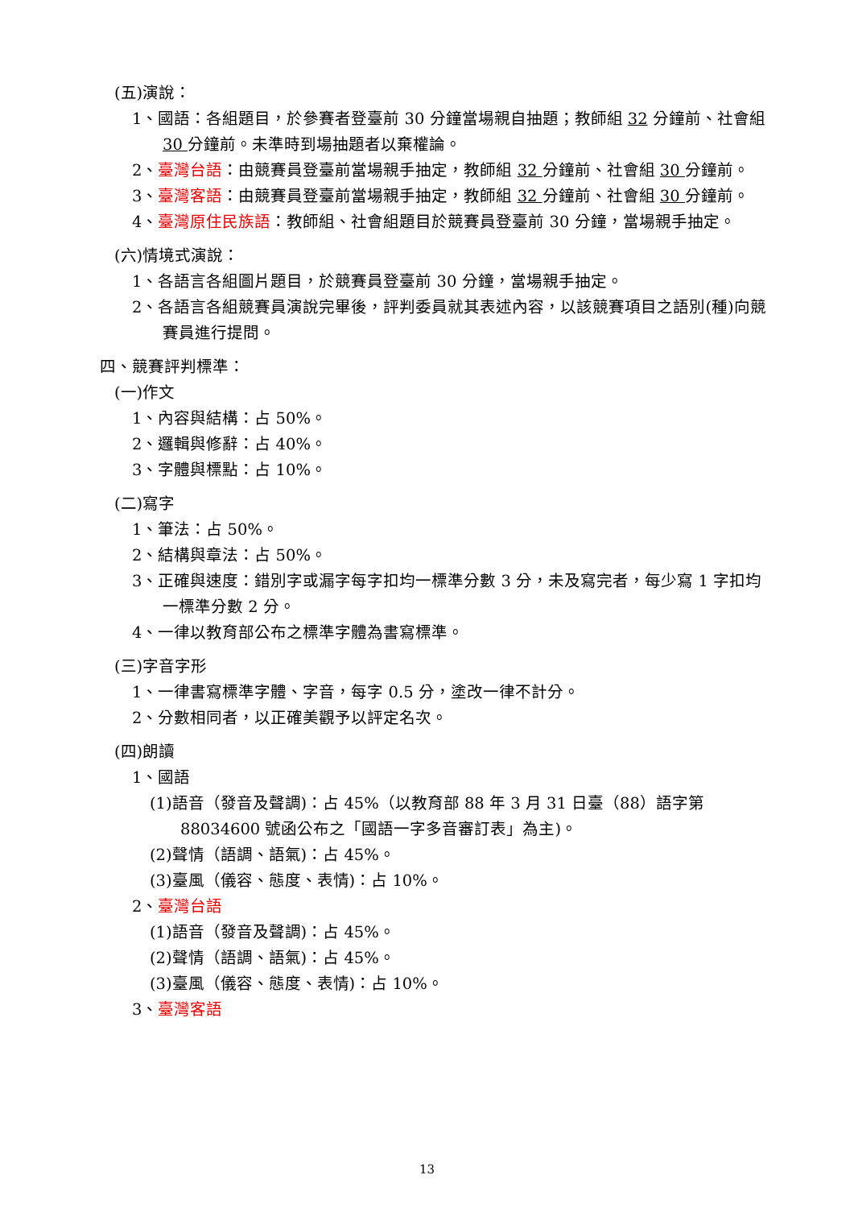(五)演說：
1、國語：各組題目，於參賽者登臺前 30 分鐘當場親自抽題；教師組 32 分鐘前、社會組 30 分鐘前。未準時到場抽題者以棄權論。
2、臺灣台語：由競賽員登臺前當場親手抽定，教師組 32 分鐘前、社會組 30 分鐘前。
3、臺灣客語：由競賽員登臺前當場親手抽定，教師組 32 分鐘前、社會組 30 分鐘前。
4、臺灣原住民族語：教師組、社會組題目於競賽員登臺前 30 分鐘，當場親手抽定。
(六)情境式演說：
1、各語言各組圖片題目，於競賽員登臺前 30 分鐘，當場親手抽定。
2、各語言各組競賽員演說完畢後，評判委員就其表述內容，以該競賽項目之語別(種)向競賽員進行提問。
四、競賽評判標準：
(一)作文
1、內容與結構：占 50%。
2、邏輯與修辭：占 40%。
3、字體與標點：占 10%。
(二)寫字
1、筆法：占 50%。
2、結構與章法：占 50%。
3、正確與速度：錯別字或漏字每字扣均一標準分數 3 分，未及寫完者，每少寫 1 字扣均一標準分數 2 分。
4、一律以教育部公布之標準字體為書寫標準。
(三)字音字形
1、一律書寫標準字體、字音，每字 0.5 分，塗改一律不計分。
2、分數相同者，以正確美觀予以評定名次。
(四)朗讀
1、國語
(1)語音（發音及聲調)：占 45%（以教育部 88 年 3 月 31 日臺（88）語字第 88034600 號函公布之「國語一字多音審訂表」為主)。
(2)聲情（語調、語氣)：占 45%。
(3)臺風（儀容、態度、表情)：占 10%。
2、臺灣台語
(1)語音（發音及聲調)：占 45%。
(2)聲情（語調、語氣)：占 45%。
(3)臺風（儀容、態度、表情)：占 10%。
3、臺灣客語
13